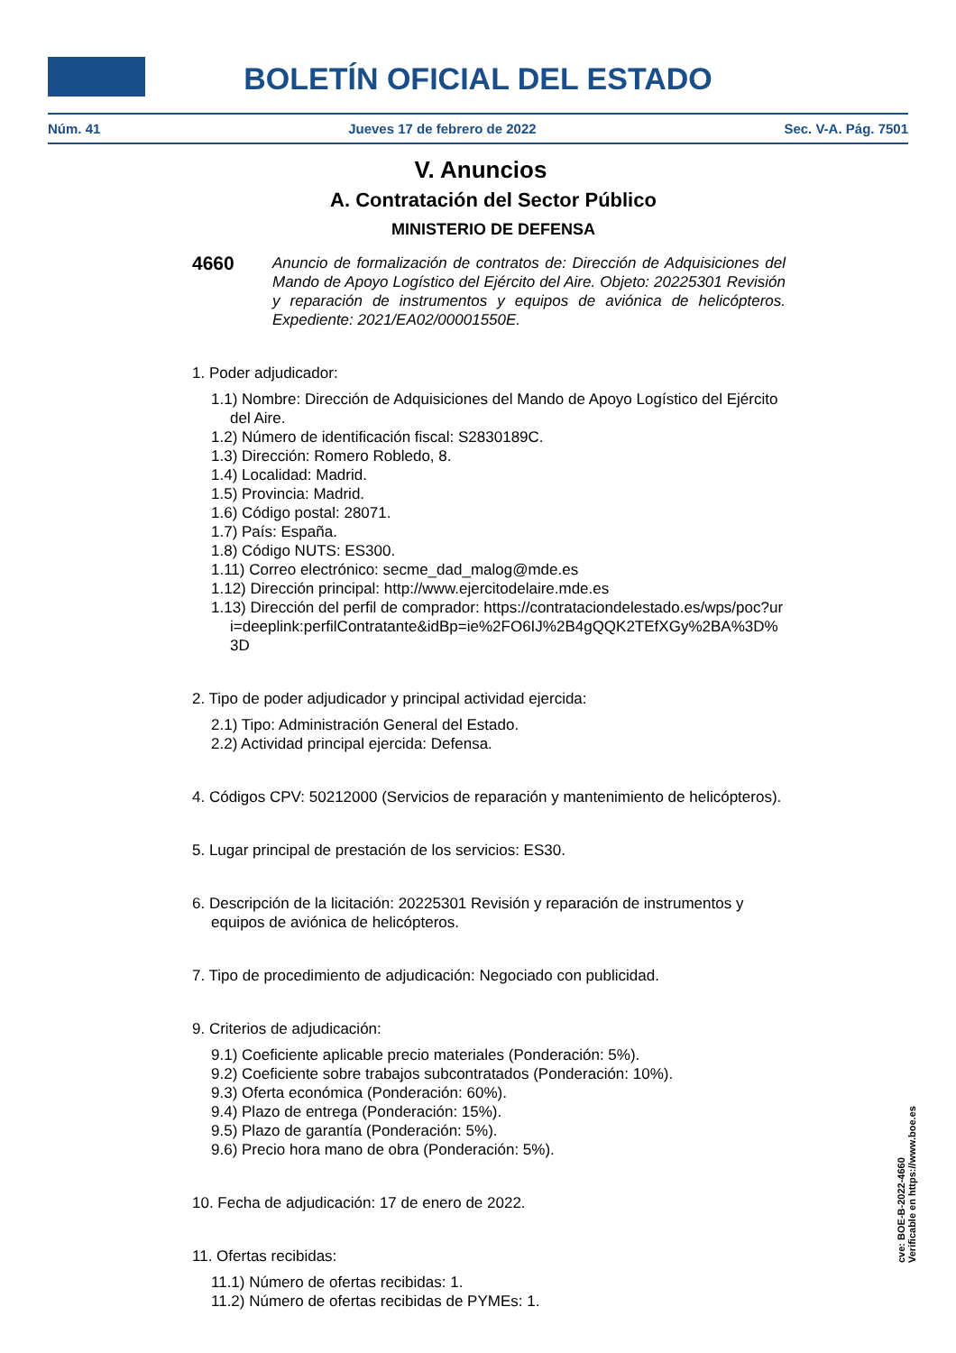BOLETÍN OFICIAL DEL ESTADO
Núm. 41 Jueves 17 de febrero de 2022 Sec. V-A. Pág. 7501
V. Anuncios
A. Contratación del Sector Público
MINISTERIO DE DEFENSA
4660 Anuncio de formalización de contratos de: Dirección de Adquisiciones del Mando de Apoyo Logístico del Ejército del Aire. Objeto: 20225301 Revisión y reparación de instrumentos y equipos de aviónica de helicópteros. Expediente: 2021/EA02/00001550E.
1. Poder adjudicador:
1.1) Nombre: Dirección de Adquisiciones del Mando de Apoyo Logístico del Ejército del Aire.
1.2) Número de identificación fiscal: S2830189C.
1.3) Dirección: Romero Robledo, 8.
1.4) Localidad: Madrid.
1.5) Provincia: Madrid.
1.6) Código postal: 28071.
1.7) País: España.
1.8) Código NUTS: ES300.
1.11) Correo electrónico: secme_dad_malog@mde.es
1.12) Dirección principal: http://www.ejercitodelaire.mde.es
1.13) Dirección del perfil de comprador: https://contrataciondelestado.es/wps/poc?uri=deeplink:perfilContratante&idBp=ie%2FO6IJ%2B4gQQK2TEfXGy%2BA%3D%3D
2. Tipo de poder adjudicador y principal actividad ejercida:
2.1) Tipo: Administración General del Estado.
2.2) Actividad principal ejercida: Defensa.
4. Códigos CPV: 50212000 (Servicios de reparación y mantenimiento de helicópteros).
5. Lugar principal de prestación de los servicios: ES30.
6. Descripción de la licitación: 20225301 Revisión y reparación de instrumentos y equipos de aviónica de helicópteros.
7. Tipo de procedimiento de adjudicación: Negociado con publicidad.
9. Criterios de adjudicación:
9.1) Coeficiente aplicable precio materiales (Ponderación: 5%).
9.2) Coeficiente sobre trabajos subcontratados (Ponderación: 10%).
9.3) Oferta económica (Ponderación: 60%).
9.4) Plazo de entrega (Ponderación: 15%).
9.5) Plazo de garantía (Ponderación: 5%).
9.6) Precio hora mano de obra (Ponderación: 5%).
10. Fecha de adjudicación: 17 de enero de 2022.
11. Ofertas recibidas:
11.1) Número de ofertas recibidas: 1.
11.2) Número de ofertas recibidas de PYMEs: 1.
cve: BOE-B-2022-4660
Verificable en https://www.boe.es